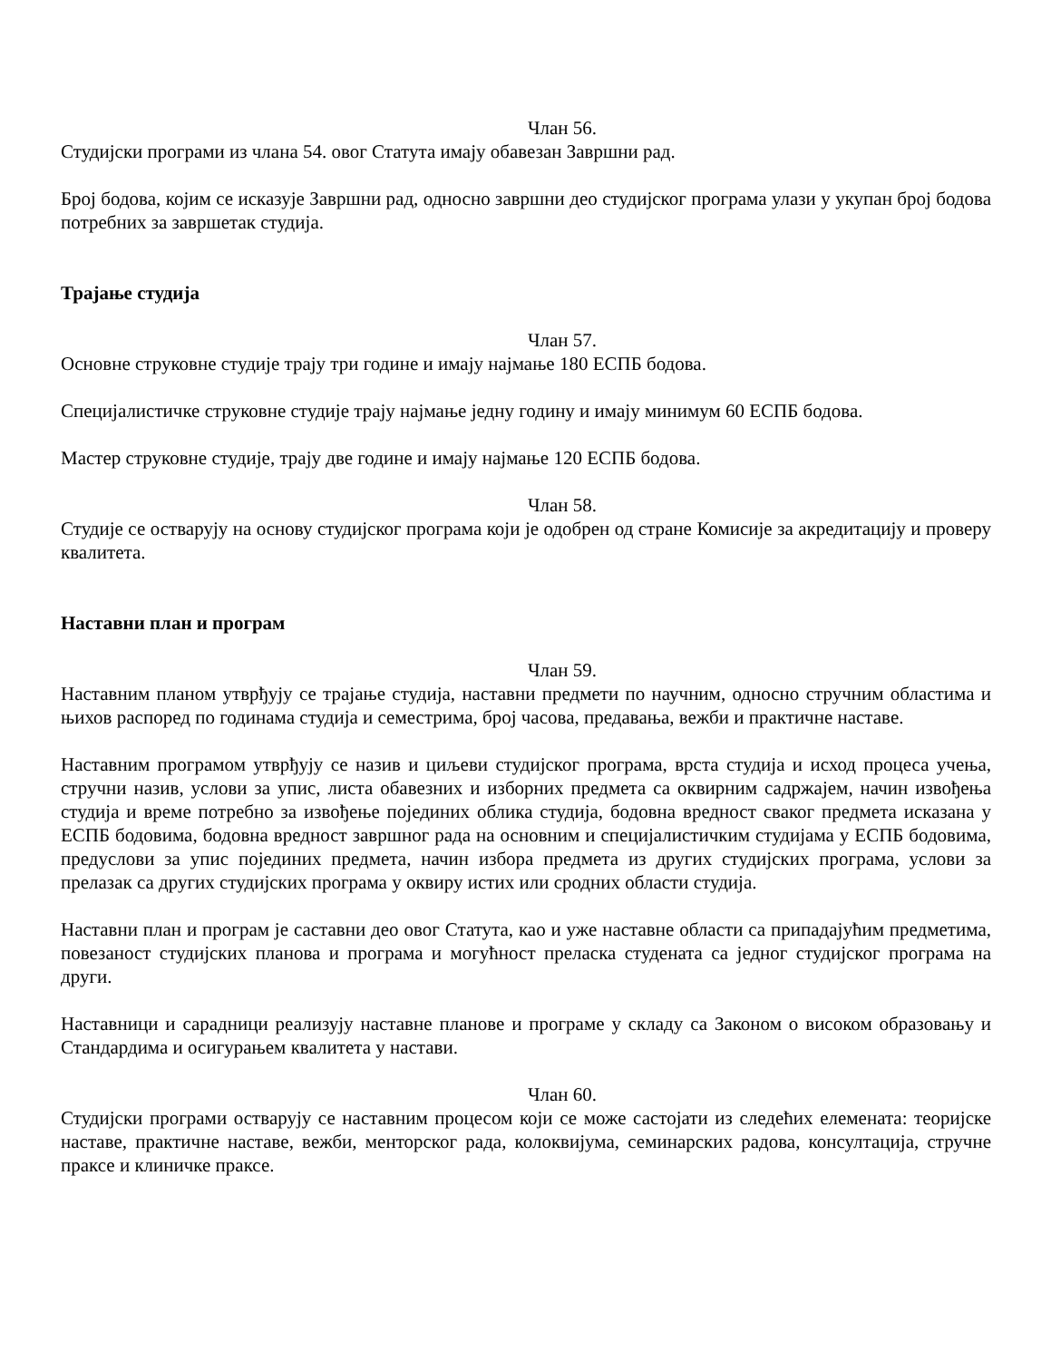Члан 56.
Студијски програми из члана 54. овог Статута имају обавезан Завршни рад.
Број бодова, којим се исказује Завршни рад, односно завршни део студијског програма улази у укупан број бодова потребних за завршетак студија.
Трајање студија
Члан 57.
Основне струковне студије трају три године и имају најмање 180 ЕСПБ бодова.
Специјалистичке струковне студије трају најмање једну годину и имају минимум 60 ЕСПБ бодова.
Мастер струковне студије, трају две године и имају најмање 120 ЕСПБ бодова.
Члан 58.
Студије се остварују на основу студијског програма који је одобрен од стране Комисије за акредитацију и проверу квалитета.
Наставни план и програм
Члан 59.
Наставним планом утврђују се трајање студија, наставни предмети по научним, односно стручним областима и њихов распоред по годинама студија и семестрима, број часова, предавања, вежби и практичне наставе.
Наставним програмом утврђују се назив и циљеви студијског програма, врста студија и исход процеса учења, стручни назив, услови за упис, листа обавезних и изборних предмета са оквирним садржајем, начин извођења студија и време потребно за извођење појединих облика студија, бодовна вредност сваког предмета исказана у ЕСПБ бодовима, бодовна вредност завршног рада на основним и специјалистичким студијама у ЕСПБ бодовима, предуслови за упис појединих предмета, начин избора предмета из других студијских програма, услови за прелазак са других студијских програма у оквиру истих или сродних области студија.
Наставни план и програм је саставни део овог Статута, као и уже наставне области са припадајућим предметима, повезаност студијских планова и програма и могућност преласка студената са једног студијског програма на други.
Наставници и сарадници реализују наставне планове и програме у складу са Законом о високом образовању и Стандардима и осигурањем квалитета у настави.
Члан 60.
Студијски програми остварују се наставним процесом који се може састојати из следећих елемената: теоријске наставе, практичне наставе, вежби, менторског рада, колоквијума, семинарских радова, консултација, стручне праксе и клиничке праксе.